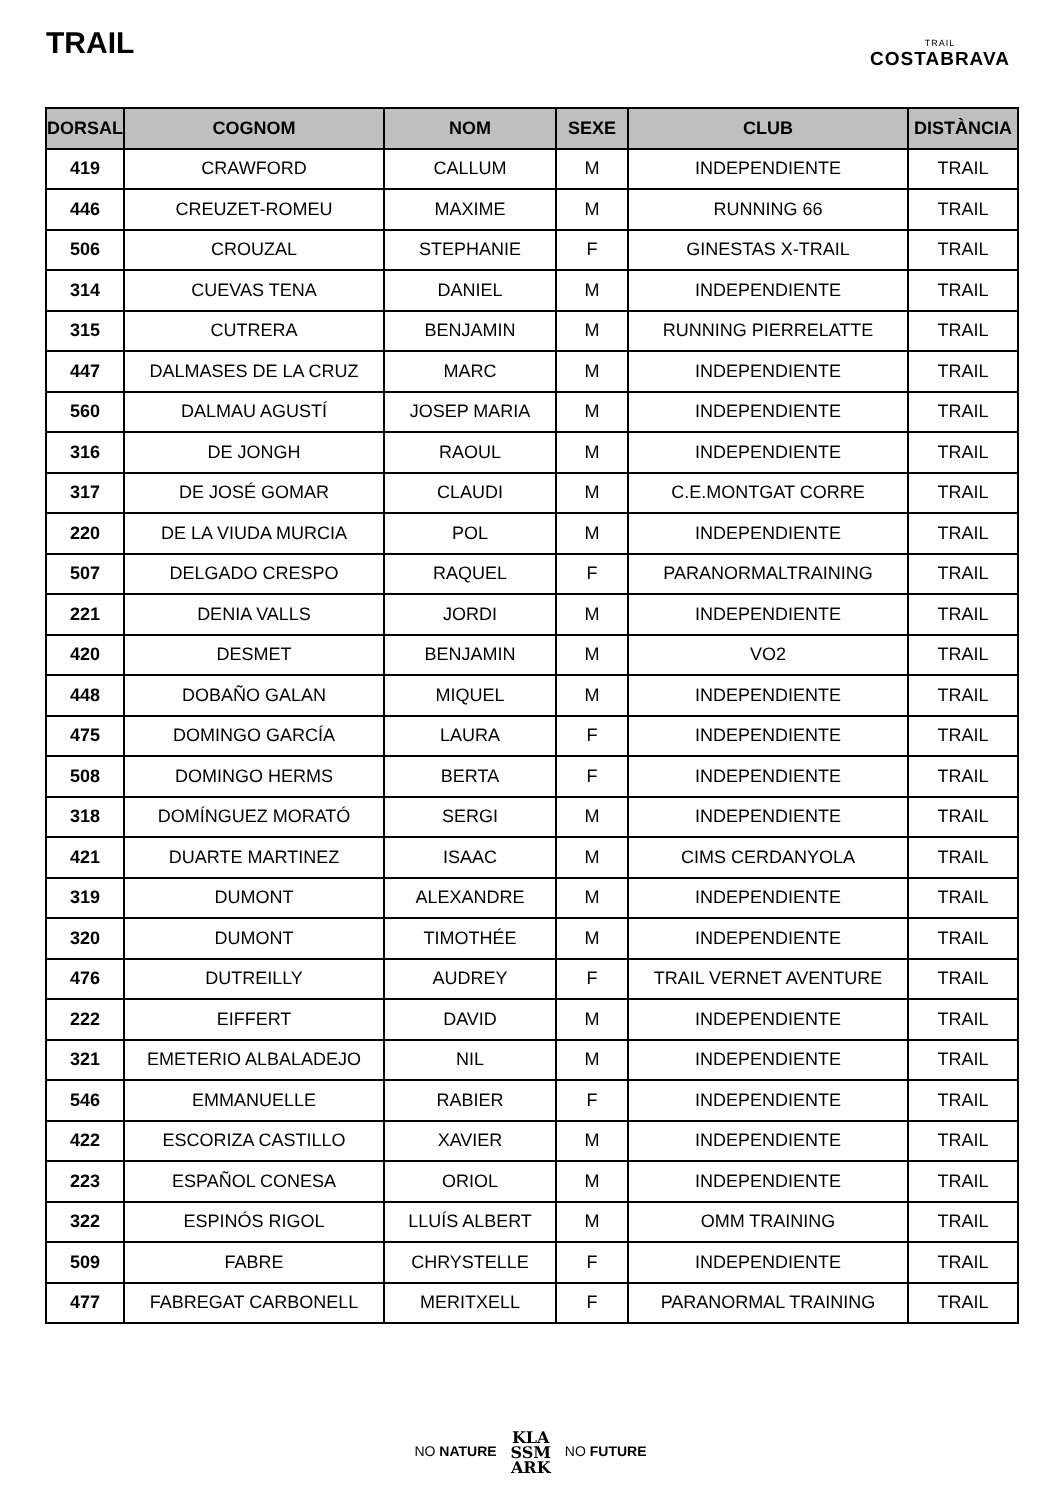TRAIL
TRAIL
COSTABRAVA
| DORSAL | COGNOM | NOM | SEXE | CLUB | DISTÀNCIA |
| --- | --- | --- | --- | --- | --- |
| 419 | CRAWFORD | CALLUM | M | INDEPENDIENTE | TRAIL |
| 446 | CREUZET-ROMEU | MAXIME | M | RUNNING 66 | TRAIL |
| 506 | CROUZAL | STEPHANIE | F | GINESTAS X-TRAIL | TRAIL |
| 314 | CUEVAS TENA | DANIEL | M | INDEPENDIENTE | TRAIL |
| 315 | CUTRERA | BENJAMIN | M | RUNNING PIERRELATTE | TRAIL |
| 447 | DALMASES DE LA CRUZ | MARC | M | INDEPENDIENTE | TRAIL |
| 560 | DALMAU AGUSTÍ | JOSEP MARIA | M | INDEPENDIENTE | TRAIL |
| 316 | DE JONGH | RAOUL | M | INDEPENDIENTE | TRAIL |
| 317 | DE JOSÉ GOMAR | CLAUDI | M | C.E.MONTGAT CORRE | TRAIL |
| 220 | DE LA VIUDA MURCIA | POL | M | INDEPENDIENTE | TRAIL |
| 507 | DELGADO CRESPO | RAQUEL | F | PARANORMALTRAINING | TRAIL |
| 221 | DENIA VALLS | JORDI | M | INDEPENDIENTE | TRAIL |
| 420 | DESMET | BENJAMIN | M | VO2 | TRAIL |
| 448 | DOBAÑO GALAN | MIQUEL | M | INDEPENDIENTE | TRAIL |
| 475 | DOMINGO GARCÍA | LAURA | F | INDEPENDIENTE | TRAIL |
| 508 | DOMINGO HERMS | BERTA | F | INDEPENDIENTE | TRAIL |
| 318 | DOMÍNGUEZ MORATÓ | SERGI | M | INDEPENDIENTE | TRAIL |
| 421 | DUARTE MARTINEZ | ISAAC | M | CIMS CERDANYOLA | TRAIL |
| 319 | DUMONT | ALEXANDRE | M | INDEPENDIENTE | TRAIL |
| 320 | DUMONT | TIMOTHÉE | M | INDEPENDIENTE | TRAIL |
| 476 | DUTREILLY | AUDREY | F | TRAIL VERNET AVENTURE | TRAIL |
| 222 | EIFFERT | DAVID | M | INDEPENDIENTE | TRAIL |
| 321 | EMETERIO ALBALADEJO | NIL | M | INDEPENDIENTE | TRAIL |
| 546 | EMMANUELLE | RABIER | F | INDEPENDIENTE | TRAIL |
| 422 | ESCORIZA CASTILLO | XAVIER | M | INDEPENDIENTE | TRAIL |
| 223 | ESPAÑOL CONESA | ORIOL | M | INDEPENDIENTE | TRAIL |
| 322 | ESPINÓS RIGOL | LLUÍS ALBERT | M | OMM TRAINING | TRAIL |
| 509 | FABRE | CHRYSTELLE | F | INDEPENDIENTE | TRAIL |
| 477 | FABREGAT CARBONELL | MERITXELL | F | PARANORMAL TRAINING | TRAIL |
NO NATURE KLA
SSM
ARK NO FUTURE